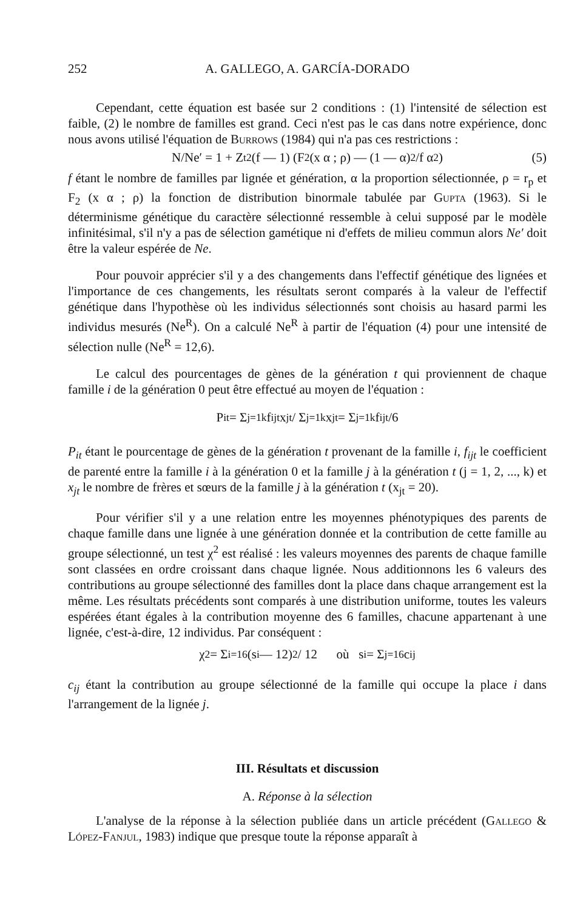252 A. GALLEGO, A. GARCÍA-DORADO
Cependant, cette équation est basée sur 2 conditions : (1) l'intensité de sélection est faible, (2) le nombre de familles est grand. Ceci n'est pas le cas dans notre expérience, donc nous avons utilisé l'équation de Burrows (1984) qui n'a pas ces restrictions :
N/Ne′ = 1 + Z<sub>t</sub><sup>2</sup> (f — 1) (F<sub>2</sub> (x α ; ρ) — (1 — α)<sup>2</sup>/f α<sup>2</sup>) (5)
f étant le nombre de familles par lignée et génération, α la proportion sélectionnée, ρ = r<sub>p</sub> et F<sub>2</sub> (x α ; ρ) la fonction de distribution binormale tabulée par Gupta (1963). Si le déterminisme génétique du caractère sélectionné ressemble à celui supposé par le modèle infinitésimal, s'il n'y a pas de sélection gamétique ni d'effets de milieu commun alors Ne′ doit être la valeur espérée de Ne.
Pour pouvoir apprécier s'il y a des changements dans l'effectif génétique des lignées et l'importance de ces changements, les résultats seront comparés à la valeur de l'effectif génétique dans l'hypothèse où les individus sélectionnés sont choisis au hasard parmi les individus mesurés (Ne<sup>R</sup>). On a calculé Ne<sup>R</sup> à partir de l'équation (4) pour une intensité de sélection nulle (Ne<sup>R</sup> = 12,6).
Le calcul des pourcentages de gènes de la génération t qui proviennent de chaque famille i de la génération 0 peut être effectué au moyen de l'équation :
P<sub>it</sub> = Σ<sub>j=1</sub><sup>k</sup> f<sub>ijt</sub> x<sub>jt</sub> / Σ<sub>j=1</sub><sup>k</sup> x<sub>jt</sub> = Σ<sub>j=1</sub><sup>k</sup> f<sub>ijt</sub>/6
P<sub>it</sub> étant le pourcentage de gènes de la génération t provenant de la famille i, f<sub>ijt</sub> le coefficient de parenté entre la famille i à la génération 0 et la famille j à la génération t (j = 1, 2, ..., k) et x<sub>jt</sub> le nombre de frères et sœurs de la famille j à la génération t (x<sub>jt</sub> = 20).
Pour vérifier s'il y a une relation entre les moyennes phénotypiques des parents de chaque famille dans une lignée à une génération donnée et la contribution de cette famille au groupe sélectionné, un test χ<sup>2</sup> est réalisé : les valeurs moyennes des parents de chaque famille sont classées en ordre croissant dans chaque lignée. Nous additionnons les 6 valeurs des contributions au groupe sélectionné des familles dont la place dans chaque arrangement est la même. Les résultats précédents sont comparés à une distribution uniforme, toutes les valeurs espérées étant égales à la contribution moyenne des 6 familles, chacune appartenant à une lignée, c'est-à-dire, 12 individus. Par conséquent :
χ<sup>2</sup> = Σ<sub>i=1</sub><sup>6</sup> (s<sub>i</sub> — 12)<sup>2</sup> / 12 où s<sub>i</sub> = Σ<sub>j=1</sub><sup>6</sup> c<sub>ij</sub>
c<sub>ij</sub> étant la contribution au groupe sélectionné de la famille qui occupe la place i dans l'arrangement de la lignée j.
III. Résultats et discussion
A. Réponse à la sélection
L'analyse de la réponse à la sélection publiée dans un article précédent (Gallego & López-Fanjul, 1983) indique que presque toute la réponse apparaît à